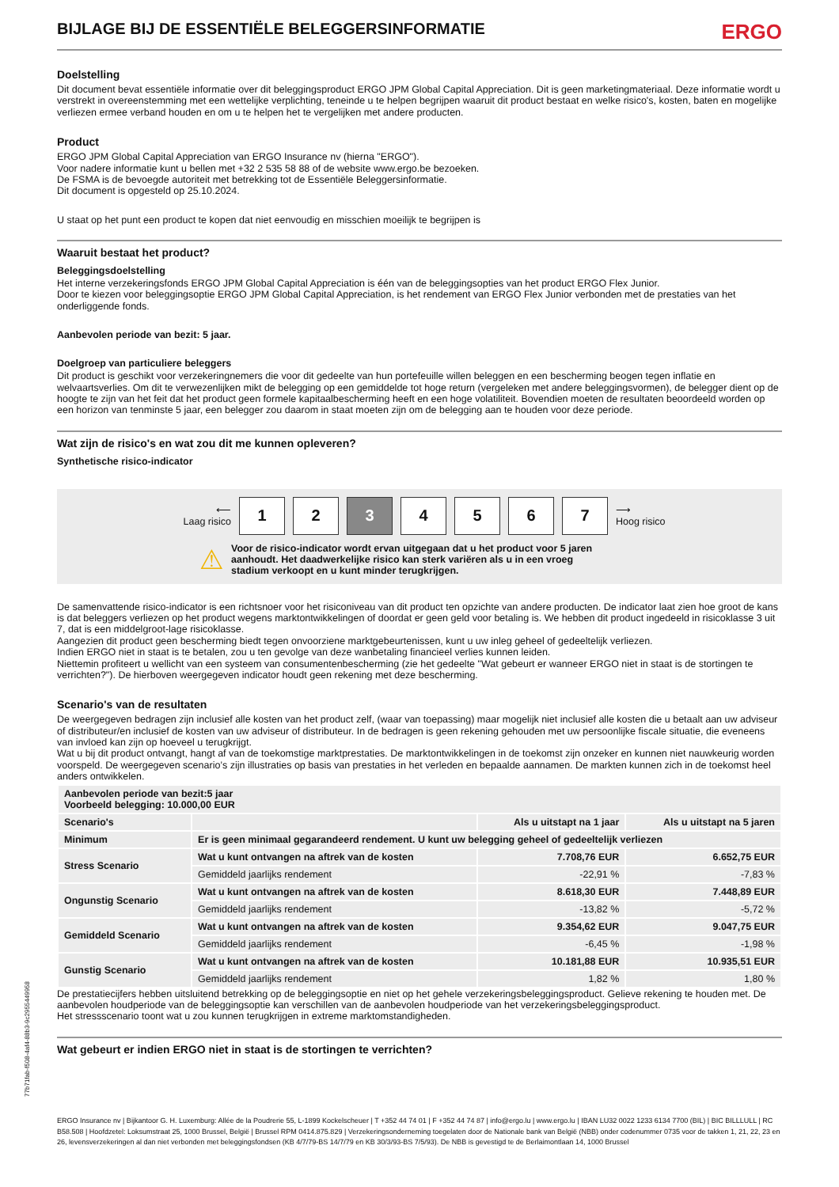BIJLAGE BIJ DE ESSENTIËLE BELEGGERSINFORMATIE ERGO
Doelstelling
Dit document bevat essentiële informatie over dit beleggingsproduct ERGO JPM Global Capital Appreciation. Dit is geen marketingmateriaal. Deze informatie wordt u verstrekt in overeenstemming met een wettelijke verplichting, teneinde u te helpen begrijpen waaruit dit product bestaat en welke risico's, kosten, baten en mogelijke verliezen ermee verband houden en om u te helpen het te vergelijken met andere producten.
Product
ERGO JPM Global Capital Appreciation van ERGO Insurance nv (hierna "ERGO").
Voor nadere informatie kunt u bellen met +32 2 535 58 88 of de website www.ergo.be bezoeken.
De FSMA is de bevoegde autoriteit met betrekking tot de Essentiële Beleggersinformatie.
Dit document is opgesteld op 25.10.2024.
U staat op het punt een product te kopen dat niet eenvoudig en misschien moeilijk te begrijpen is
Waaruit bestaat het product?
Beleggingsdoelstelling
Het interne verzekeringsfonds ERGO JPM Global Capital Appreciation is één van de beleggingsopties van het product ERGO Flex Junior.
Door te kiezen voor beleggingsoptie ERGO JPM Global Capital Appreciation, is het rendement van ERGO Flex Junior verbonden met de prestaties van het onderliggende fonds.
Aanbevolen periode van bezit: 5 jaar.
Doelgroep van particuliere beleggers
Dit product is geschikt voor verzekeringnemers die voor dit gedeelte van hun portefeuille willen beleggen en een bescherming beogen tegen inflatie en welvaartsverlies. Om dit te verwezenlijken mikt de belegging op een gemiddelde tot hoge return (vergeleken met andere beleggingsvormen), de belegger dient op de hoogte te zijn van het feit dat het product geen formele kapitaalbescherming heeft en een hoge volatiliteit. Bovendien moeten de resultaten beoordeeld worden op een horizon van tenminste 5 jaar, een belegger zou daarom in staat moeten zijn om de belegging aan te houden voor deze periode.
Wat zijn de risico's en wat zou dit me kunnen opleveren?
Synthetische risico-indicator
⟵
Laag risico
1
2
3
4
5
6
7
⟶
Hoog risico
⚠
Voor de risico-indicator wordt ervan uitgegaan dat u het product voor 5 jaren aanhoudt. Het daadwerkelijke risico kan sterk variëren als u in een vroeg stadium verkoopt en u kunt minder terugkrijgen.
De samenvattende risico-indicator is een richtsnoer voor het risiconiveau van dit product ten opzichte van andere producten. De indicator laat zien hoe groot de kans is dat beleggers verliezen op het product wegens marktontwikkelingen of doordat er geen geld voor betaling is. We hebben dit product ingedeeld in risicoklasse 3 uit 7, dat is een middelgroot-lage risicoklasse.
Aangezien dit product geen bescherming biedt tegen onvoorziene marktgebeurtenissen, kunt u uw inleg geheel of gedeeltelijk verliezen.
Indien ERGO niet in staat is te betalen, zou u ten gevolge van deze wanbetaling financieel verlies kunnen leiden.
Niettemin profiteert u wellicht van een systeem van consumentenbescherming (zie het gedeelte "Wat gebeurt er wanneer ERGO niet in staat is de stortingen te verrichten?"). De hierboven weergegeven indicator houdt geen rekening met deze bescherming.
Scenario's van de resultaten
De weergegeven bedragen zijn inclusief alle kosten van het product zelf, (waar van toepassing) maar mogelijk niet inclusief alle kosten die u betaalt aan uw adviseur of distributeur/en inclusief de kosten van uw adviseur of distributeur. In de bedragen is geen rekening gehouden met uw persoonlijke fiscale situatie, die eveneens van invloed kan zijn op hoeveel u terugkrijgt.
Wat u bij dit product ontvangt, hangt af van de toekomstige marktprestaties. De marktontwikkelingen in de toekomst zijn onzeker en kunnen niet nauwkeurig worden voorspeld. De weergegeven scenario’s zijn illustraties op basis van prestaties in het verleden en bepaalde aannamen. De markten kunnen zich in de toekomst heel anders ontwikkelen.
| Aanbevolen periode van bezit:5 jaar Voorbeeld belegging: 10.000,00 EUR | | | |
| --- | --- | --- | --- |
| Scenario's | | Als u uitstapt na 1 jaar | Als u uitstapt na 5 jaren |
| Minimum | Er is geen minimaal gegarandeerd rendement. U kunt uw belegging geheel of gedeeltelijk verliezen | | |
| Stress Scenario | Wat u kunt ontvangen na aftrek van de kosten | 7.708,76 EUR | 6.652,75 EUR |
| | Gemiddeld jaarlijks rendement | -22,91 % | -7,83 % |
| Ongunstig Scenario | Wat u kunt ontvangen na aftrek van de kosten | 8.618,30 EUR | 7.448,89 EUR |
| | Gemiddeld jaarlijks rendement | -13,82 % | -5,72 % |
| Gemiddeld Scenario | Wat u kunt ontvangen na aftrek van de kosten | 9.354,62 EUR | 9.047,75 EUR |
| | Gemiddeld jaarlijks rendement | -6,45 % | -1,98 % |
| Gunstig Scenario | Wat u kunt ontvangen na aftrek van de kosten | 10.181,88 EUR | 10.935,51 EUR |
| | Gemiddeld jaarlijks rendement | 1,82 % | 1,80 % |
De prestatiecijfers hebben uitsluitend betrekking op de beleggingsoptie en niet op het gehele verzekeringsbeleggingsproduct. Gelieve rekening te houden met. De aanbevolen houdperiode van de beleggingsoptie kan verschillen van de aanbevolen houdperiode van het verzekeringsbeleggingsproduct.
Het stressscenario toont wat u zou kunnen terugkrijgen in extreme marktomstandigheden.
Wat gebeurt er indien ERGO niet in staat is de stortingen te verrichten?
77b71fab-f508-4af4-88b3-9c2955449958
ERGO Insurance nv | Bijkantoor G. H. Luxemburg: Allée de la Poudrerie 55, L-1899 Kockelscheuer | T +352 44 74 01 | F +352 44 74 87 | info@ergo.lu | www.ergo.lu | IBAN LU32 0022 1233 6134 7700 (BIL) | BIC BILLLULL | RC B58.508 | Hoofdzetel: Loksumstraat 25, 1000 Brussel, België | Brussel RPM 0414.875.829 | Verzekeringsonderneming toegelaten door de Nationale bank van België (NBB) onder codenummer 0735 voor de takken 1, 21, 22, 23 en 26, levensverzekeringen al dan niet verbonden met beleggingsfondsen (KB 4/7/79-BS 14/7/79 en KB 30/3/93-BS 7/5/93). De NBB is gevestigd te de Berlaimontlaan 14, 1000 Brussel